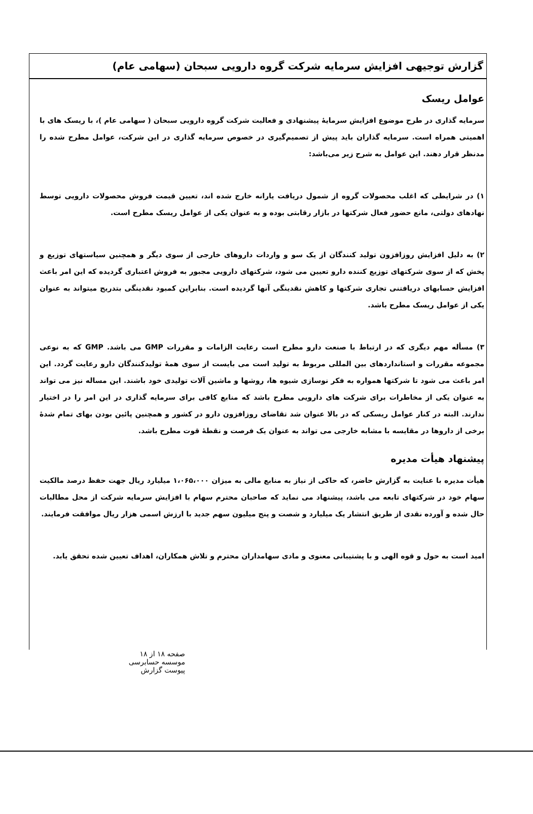گزارش توجیهی افزایش سرمایه شرکت گروه دارویی سبحان (سهامی عام)
عوامل ریسک
سرمایه گذاری در طرح موضوع افزایش سرمایهٔ پیشنهادی و فعالیت شرکت گروه دارویی سبحان ( سهامی عام )، با ریسک های با اهمیتی همراه است. سرمایه گذاران باید پیش از تصمیم‌گیری در خصوص سرمایه گذاری در این شرکت، عوامل مطرح شده را مدنظر قرار دهند. این عوامل به شرح زیر می‌باشد:
۱) در شرایطی که اغلب محصولات گروه از شمول دریافت یارانه خارج شده اند، تعیین قیمت فروش محصولات دارویی توسط نهادهای دولتی، مانع حضور فعال شرکتها در بازار رقابتی بوده و به عنوان یکی از عوامل ریسک مطرح است.
۲) به دلیل افزایش روزافزون تولید کنندگان از یک سو و واردات داروهای خارجی از سوی دیگر و همچنین سیاستهای توزیع و پخش که از سوی شرکتهای توزیع کننده دارو تعیین می شود، شرکتهای دارویی مجبور به فروش اعتباری گردیده که این امر باعث افزایش حسابهای دریافتنی تجاری شرکتها و کاهش نقدینگی آنها گردیده است. بنابراین کمبود نقدینگی بتدریج میتواند به عنوان یکی از عوامل ریسک مطرح باشد.
۳) مسأله مهم دیگری که در ارتباط با صنعت دارو مطرح است رعایت الزامات و مقررات GMP می باشد. GMP که به نوعی مجموعه مقررات و استانداردهای بین المللی مربوط به تولید است می بایست از سوی همهٔ تولیدکنندگان دارو رعایت گردد. این امر باعث می شود تا شرکتها همواره به فکر نوسازی شیوه ها، روشها و ماشین آلات تولیدی خود باشند. این مساله نیز می تواند به عنوان یکی از مخاطرات برای شرکت های دارویی مطرح باشد که منابع کافی برای سرمایه گذاری در این امر را در اختیار ندارند. البته در کنار عوامل ریسکی که در بالا عنوان شد تقاضای روزافزون دارو در کشور و همچنین پائین بودن بهای تمام شدهٔ برخی از داروها در مقایسه با مشابه خارجی می تواند به عنوان یک فرصت و نقطهٔ قوت مطرح باشد.
پیشنهاد هیأت مدیره
هیأت مدیره با عنایت به گزارش حاضر، که حاکی از نیاز به منابع مالی به میزان ۱،۰۶۵،۰۰۰ میلیارد ریال جهت حفظ درصد مالکیت سهام خود در شرکتهای تابعه می باشد، پیشنهاد می نماید که صاحبان محترم سهام با افزایش سرمایه شرکت از محل مطالبات حال شده و آورده نقدی از طریق انتشار یک میلیارد و شصت و پنج میلیون سهم جدید با ارزش اسمی هزار ریال موافقت فرمایند.
امید است به حول و قوه الهی و با پشتیبانی معنوی و مادی سهامداران محترم و تلاش همکاران، اهداف تعیین شده تحقق یابد.
صفحه ۱۸ از ۱۸
موسسه حسابرسی
پیوست گزارش